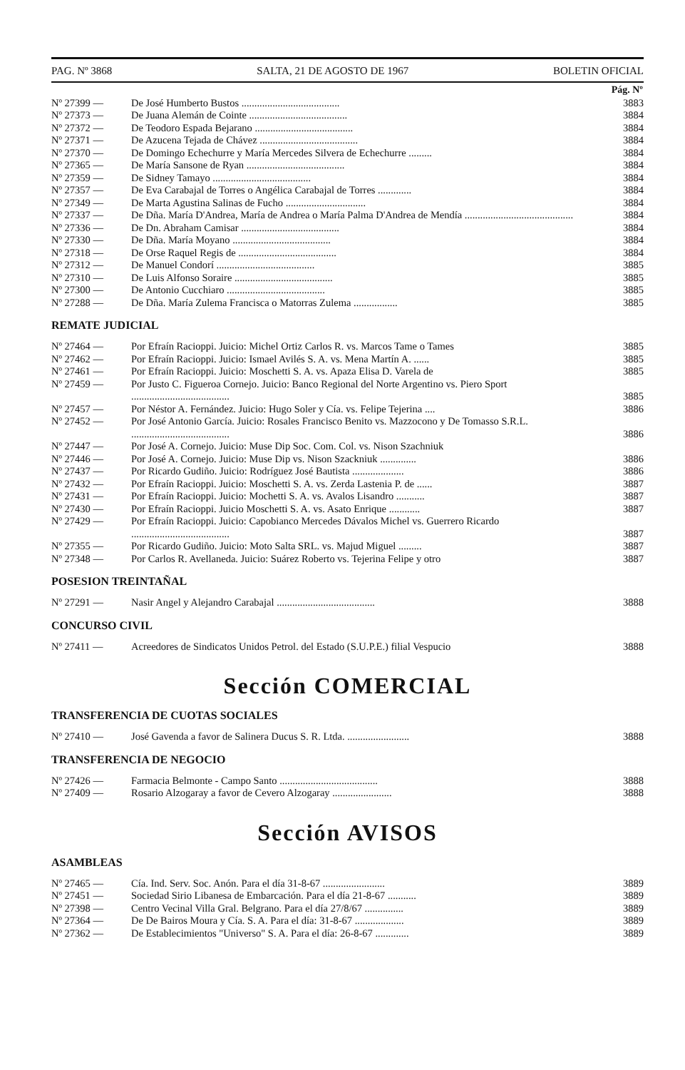PAG. Nº 3868 SALTA, 21 DE AGOSTO DE 1967 BOLETIN OFICIAL
| | | Pág. Nº |
| --- | --- | --- |
| Nº 27399 — | De José Humberto Bustos ...................................... | 3883 |
| Nº 27373 — | De Juana Alemán de Cointe ...................................... | 3884 |
| Nº 27372 — | De Teodoro Espada Bejarano ...................................... | 3884 |
| Nº 27371 — | De Azucena Tejada de Chávez ...................................... | 3884 |
| Nº 27370 — | De Domingo Echechurre y María Mercedes Silvera de Echechurre ......... | 3884 |
| Nº 27365 — | De María Sansone de Ryan ...................................... | 3884 |
| Nº 27359 — | De Sidney Tamayo ...................................... | 3884 |
| Nº 27357 — | De Eva Carabajal de Torres o Angélica Carabajal de Torres ............. | 3884 |
| Nº 27349 — | De Marta Agustina Salinas de Fucho ............................... | 3884 |
| Nº 27337 — | De Dña. María D'Andrea, María de Andrea o María Palma D'Andrea de Mendía .......................................... | 3884 |
| Nº 27336 — | De Dn. Abraham Camisar ...................................... | 3884 |
| Nº 27330 — | De Dña. María Moyano ...................................... | 3884 |
| Nº 27318 — | De Orse Raquel Regis de ...................................... | 3884 |
| Nº 27312 — | De Manuel Condorí ...................................... | 3885 |
| Nº 27310 — | De Luis Alfonso Soraire ...................................... | 3885 |
| Nº 27300 — | De Antonio Cucchiaro ...................................... | 3885 |
| Nº 27288 — | De Dña. María Zulema Francisca o Matorras Zulema ................. | 3885 |
REMATE JUDICIAL
| Nº 27464 — | Por Efraín Racioppi. Juicio: Michel Ortiz Carlos R. vs. Marcos Tame o Tames | 3885 |
| Nº 27462 — | Por Efraín Racioppi. Juicio: Ismael Avilés S. A. vs. Mena Martín A. ...... | 3885 |
| Nº 27461 — | Por Efraín Racioppi. Juicio: Moschetti S. A. vs. Apaza Elisa D. Varela de | 3885 |
| Nº 27459 — | Por Justo C. Figueroa Cornejo. Juicio: Banco Regional del Norte Argentino vs. Piero Sport ...................................... | 3885 |
| Nº 27457 — | Por Néstor A. Fernández. Juicio: Hugo Soler y Cía. vs. Felipe Tejerina .... | 3886 |
| Nº 27452 — | Por José Antonio García. Juicio: Rosales Francisco Benito vs. Mazzocono y De Tomasso S.R.L. ...................................... | 3886 |
| Nº 27447 — | Por José A. Cornejo. Juicio: Muse Dip Soc. Com. Col. vs. Nison Szachniuk | |
| Nº 27446 — | Por José A. Cornejo. Juicio: Muse Dip vs. Nison Szackniuk .............. | 3886 |
| Nº 27437 — | Por Ricardo Gudiño. Juicio: Rodríguez José Bautista .................... | 3886 |
| Nº 27432 — | Por Efraín Racioppi. Juicio: Moschetti S. A. vs. Zerda Lastenia P. de ...... | 3887 |
| Nº 27431 — | Por Efraín Racioppi. Juicio: Mochetti S. A. vs. Avalos Lisandro ........... | 3887 |
| Nº 27430 — | Por Efraín Racioppi. Juicio Moschetti S. A. vs. Asato Enrique ............ | 3887 |
| Nº 27429 — | Por Efraín Racioppi. Juicio: Capobianco Mercedes Dávalos Michel vs. Guerrero Ricardo ...................................... | 3887 |
| Nº 27355 — | Por Ricardo Gudiño. Juicio: Moto Salta SRL. vs. Majud Miguel ......... | 3887 |
| Nº 27348 — | Por Carlos R. Avellaneda. Juicio: Suárez Roberto vs. Tejerina Felipe y otro | 3887 |
POSESION TREINTAÑAL
| Nº 27291 — | Nasir Angel y Alejandro Carabajal ...................................... | 3888 |
CONCURSO CIVIL
| Nº 27411 — | Acreedores de Sindicatos Unidos Petrol. del Estado (S.U.P.E.) filial Vespucio | 3888 |
Sección COMERCIAL
TRANSFERENCIA DE CUOTAS SOCIALES
| Nº 27410 — | José Gavenda a favor de Salinera Ducus S. R. Ltda. ........................ | 3888 |
TRANSFERENCIA DE NEGOCIO
| Nº 27426 — | Farmacia Belmonte - Campo Santo ...................................... | 3888 |
| Nº 27409 — | Rosario Alzogaray a favor de Cevero Alzogaray ....................... | 3888 |
Sección AVISOS
ASAMBLEAS
| Nº 27465 — | Cía. Ind. Serv. Soc. Anón. Para el día 31-8-67 ........................ | 3889 |
| Nº 27451 — | Sociedad Sirio Libanesa de Embarcación. Para el día 21-8-67 ........... | 3889 |
| Nº 27398 — | Centro Vecinal Villa Gral. Belgrano. Para el día 27/8/67 ............... | 3889 |
| Nº 27364 — | De De Bairos Moura y Cía. S. A. Para el día: 31-8-67 ................... | 3889 |
| Nº 27362 — | De Establecimientos "Universo" S. A. Para el día: 26-8-67 ............. | 3889 |